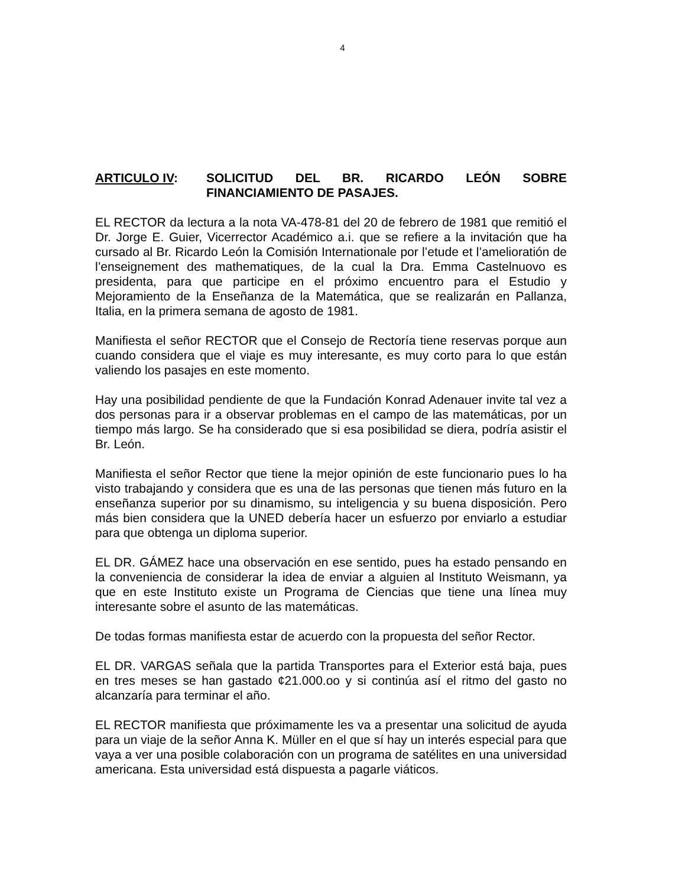4
ARTICULO IV: SOLICITUD DEL BR. RICARDO LEÓN SOBRE FINANCIAMIENTO DE PASAJES.
EL RECTOR da lectura a la nota VA-478-81 del 20 de febrero de 1981 que remitió el Dr. Jorge E. Guier, Vicerrector Académico a.i. que se refiere a la invitación que ha cursado al Br. Ricardo León la Comisión Internationale por l’etude et l’amelioratión de l’enseignement des mathematiques, de la cual la Dra. Emma Castelnuovo es presidenta, para que participe en el próximo encuentro para el Estudio y Mejoramiento de la Enseñanza de la Matemática, que se realizarán en Pallanza, Italia, en la primera semana de agosto de 1981.
Manifiesta el señor RECTOR que el Consejo de Rectoría tiene reservas porque aun cuando considera que el viaje es muy interesante, es muy corto para lo que están valiendo los pasajes en este momento.
Hay una posibilidad pendiente de que la Fundación Konrad Adenauer invite tal vez a dos personas para ir a observar problemas en el campo de las matemáticas, por un tiempo más largo. Se ha considerado que si esa posibilidad se diera, podría asistir el Br. León.
Manifiesta el señor Rector que tiene la mejor opinión de este funcionario pues lo ha visto trabajando y considera que es una de las personas que tienen más futuro en la enseñanza superior por su dinamismo, su inteligencia y su buena disposición. Pero más bien considera que la UNED debería hacer un esfuerzo por enviarlo a estudiar para que obtenga un diploma superior.
EL DR. GÁMEZ hace una observación en ese sentido, pues ha estado pensando en la conveniencia de considerar la idea de enviar a alguien al Instituto Weismann, ya que en este Instituto existe un Programa de Ciencias que tiene una línea muy interesante sobre el asunto de las matemáticas.
De todas formas manifiesta estar de acuerdo con la propuesta del señor Rector.
EL DR. VARGAS señala que la partida Transportes para el Exterior está baja, pues en tres meses se han gastado ¢21.000.oo y si continúa así el ritmo del gasto no alcanzaría para terminar el año.
EL RECTOR manifiesta que próximamente les va a presentar una solicitud de ayuda para un viaje de la señor Anna K. Müller en el que sí hay un interés especial para que vaya a ver una posible colaboración con un programa de satélites en una universidad americana. Esta universidad está dispuesta a pagarle viáticos.